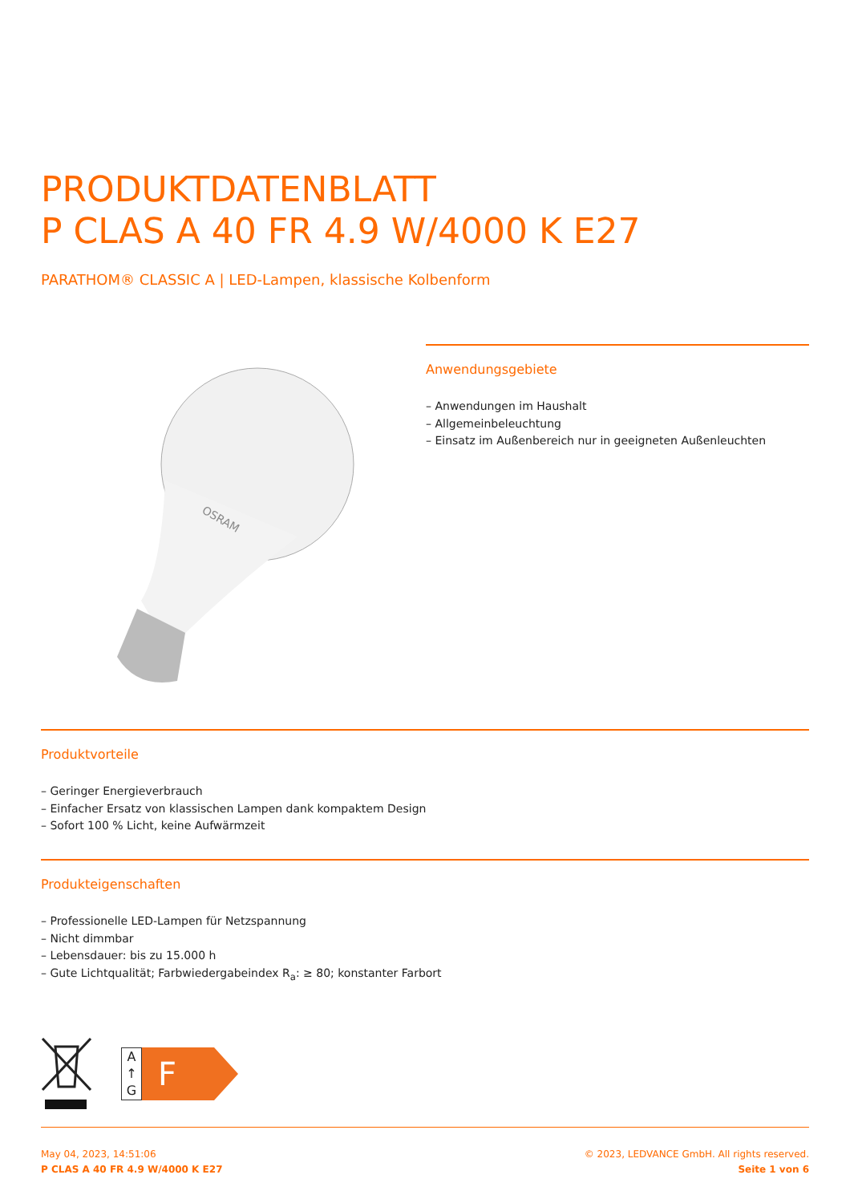PRODUKTDATENBLATT
P CLAS A 40 FR 4.9 W/4000 K E27
PARATHOM® CLASSIC A | LED-Lampen, klassische Kolbenform
OSRAM
Anwendungsgebiete
– Anwendungen im Haushalt
– Allgemeinbeleuchtung
– Einsatz im Außenbereich nur in geeigneten Außenleuchten
Produktvorteile
– Geringer Energieverbrauch
– Einfacher Ersatz von klassischen Lampen dank kompaktem Design
– Sofort 100 % Licht, keine Aufwärmzeit
Produkteigenschaften
– Professionelle LED-Lampen für Netzspannung
– Nicht dimmbar
– Lebensdauer: bis zu 15.000 h
– Gute Lichtqualität; Farbwiedergabeindex R<sub>a</sub>: ≥ 80; konstanter Farbort
A
↑
G
F
May 04, 2023, 14:51:06
P CLAS A 40 FR 4.9 W/4000 K E27
© 2023, LEDVANCE GmbH. All rights reserved.
Seite 1 von 6